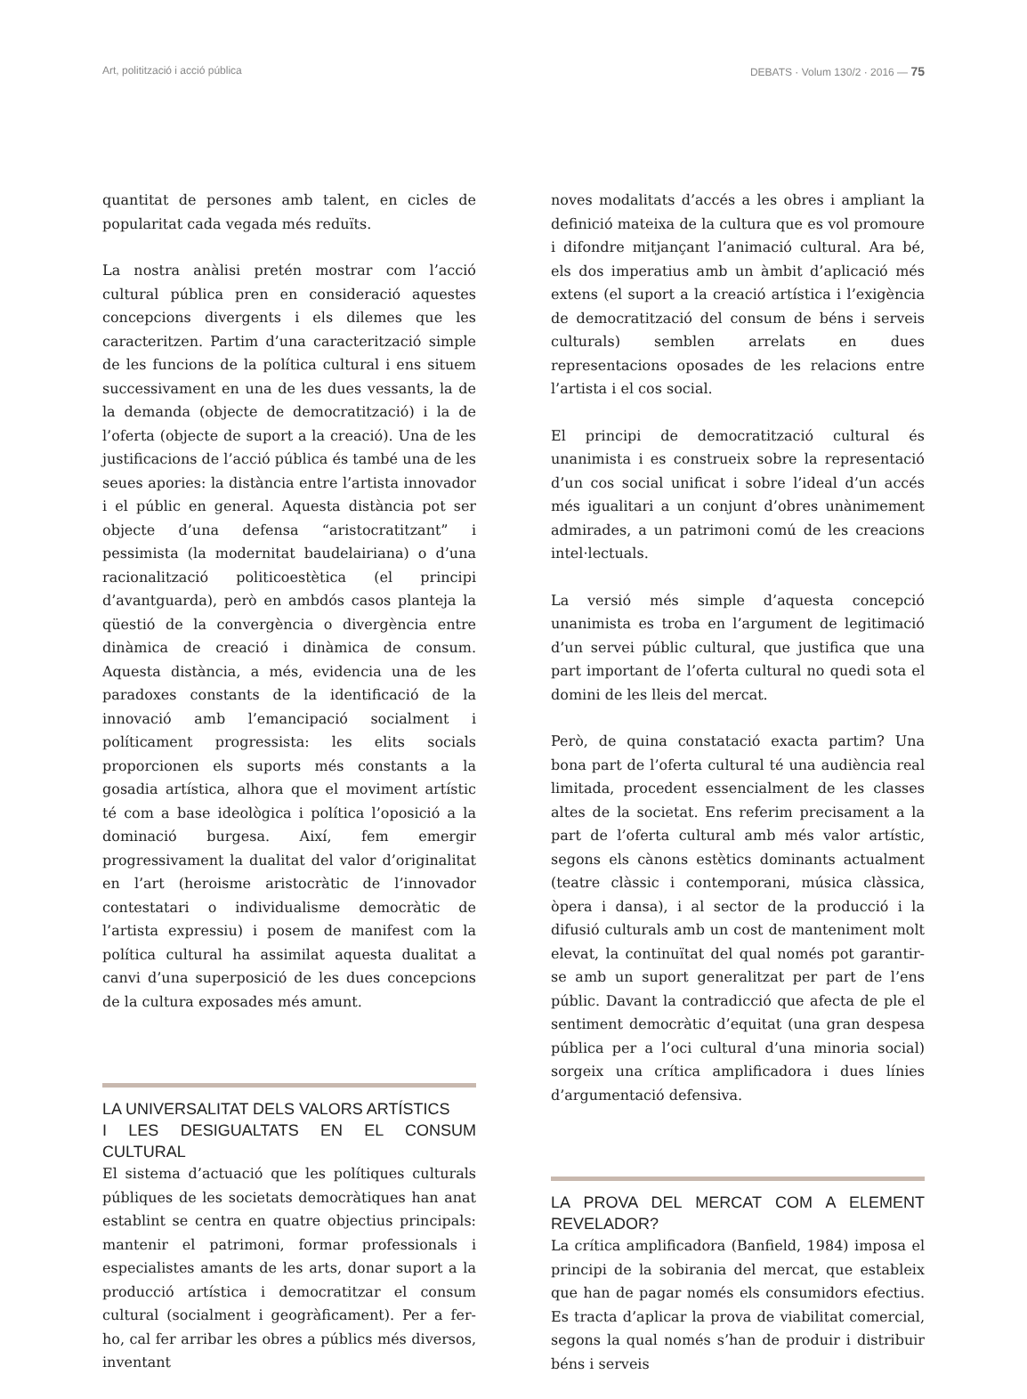Art, politització i acció pública DEBATS · Volum 130/2 · 2016 — 75
quantitat de persones amb talent, en cicles de popularitat cada vegada més reduïts.
La nostra anàlisi pretén mostrar com l’acció cultural pública pren en consideració aquestes concepcions divergents i els dilemes que les caracteritzen. Partim d’una caracterització simple de les funcions de la política cultural i ens situem successivament en una de les dues vessants, la de la demanda (objecte de democratització) i la de l’oferta (objecte de suport a la creació). Una de les justificacions de l’acció pública és també una de les seues apories: la distància entre l’artista innovador i el públic en general. Aquesta distància pot ser objecte d’una defensa “aristocratitzant” i pessimista (la modernitat baudelairiana) o d’una racionalització politicoestètica (el principi d’avantguarda), però en ambdós casos planteja la qüestió de la convergència o divergència entre dinàmica de creació i dinàmica de consum. Aquesta distància, a més, evidencia una de les paradoxes constants de la identificació de la innovació amb l’emancipació socialment i políticament progressista: les elits socials proporcionen els suports més constants a la gosadia artística, alhora que el moviment artístic té com a base ideològica i política l’oposició a la dominació burgesa. Així, fem emergir progressivament la dualitat del valor d’originalitat en l’art (heroisme aristocràtic de l’innovador contestatari o individualisme democràtic de l’artista expressiu) i posem de manifest com la política cultural ha assimilat aquesta dualitat a canvi d’una superposició de les dues concepcions de la cultura exposades més amunt.
LA UNIVERSALITAT DELS VALORS ARTÍSTICS
I LES DESIGUALTATS EN EL CONSUM CULTURAL
El sistema d’actuació que les polítiques culturals públiques de les societats democràtiques han anat establint se centra en quatre objectius principals: mantenir el patrimoni, formar professionals i especialistes amants de les arts, donar suport a la producció artística i democratitzar el consum cultural (socialment i geogràficament). Per a fer-ho, cal fer arribar les obres a públics més diversos, inventant
noves modalitats d’accés a les obres i ampliant la definició mateixa de la cultura que es vol promoure i difondre mitjançant l’animació cultural. Ara bé, els dos imperatius amb un àmbit d’aplicació més extens (el suport a la creació artística i l’exigència de democratització del consum de béns i serveis culturals) semblen arrelats en dues representacions oposades de les relacions entre l’artista i el cos social.
El principi de democratització cultural és unanimista i es construeix sobre la representació d’un cos social unificat i sobre l’ideal d’un accés més igualitari a un conjunt d’obres unànimement admirades, a un patrimoni comú de les creacions intel·lectuals.
La versió més simple d’aquesta concepció unanimista es troba en l’argument de legitimació d’un servei públic cultural, que justifica que una part important de l’oferta cultural no quedi sota el domini de les lleis del mercat.
Però, de quina constatació exacta partim? Una bona part de l’oferta cultural té una audiència real limitada, procedent essencialment de les classes altes de la societat. Ens referim precisament a la part de l’oferta cultural amb més valor artístic, segons els cànons estètics dominants actualment (teatre clàssic i contemporani, música clàssica, òpera i dansa), i al sector de la producció i la difusió culturals amb un cost de manteniment molt elevat, la continuïtat del qual només pot garantir-se amb un suport generalitzat per part de l’ens públic. Davant la contradicció que afecta de ple el sentiment democràtic d’equitat (una gran despesa pública per a l’oci cultural d’una minoria social) sorgeix una crítica amplificadora i dues línies d’argumentació defensiva.
LA PROVA DEL MERCAT COM A ELEMENT REVELADOR?
La crítica amplificadora (Banfield, 1984) imposa el principi de la sobirania del mercat, que estableix que han de pagar només els consumidors efectius. Es tracta d’aplicar la prova de viabilitat comercial, segons la qual només s’han de produir i distribuir béns i serveis